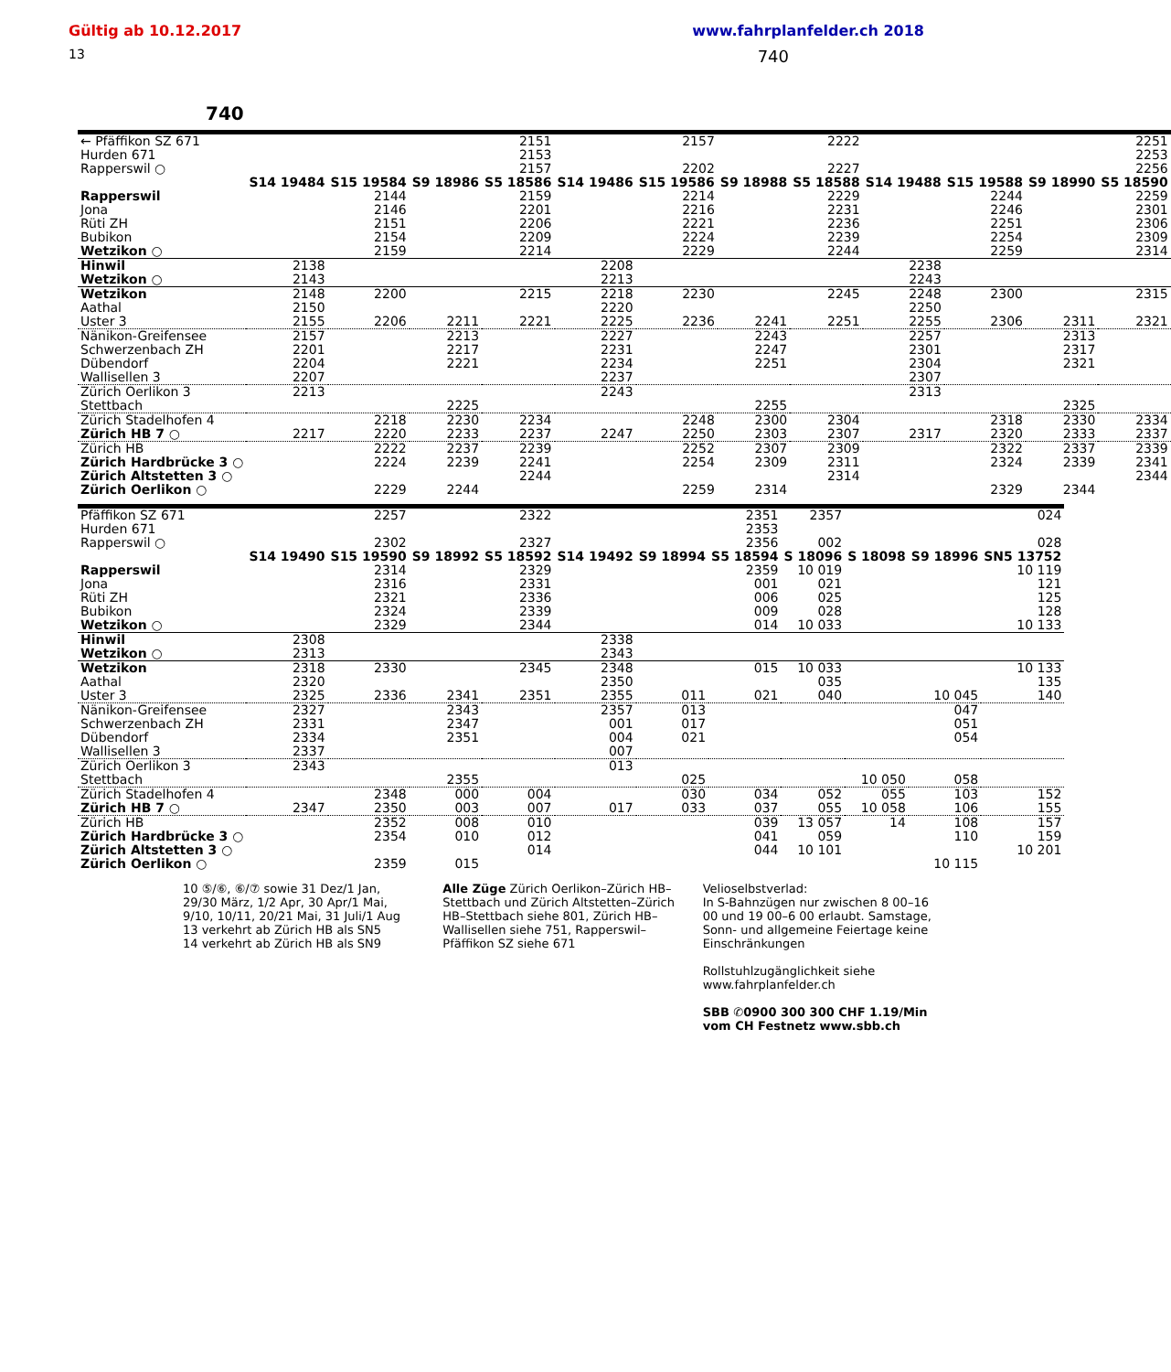Gültig ab 10.12.2017 www.fahrplanfelder.ch 2018
13 740
740
| ← Pfäffikon SZ 671 | | | | 2151 | | 2157 | | 2222 | | | | 2251 |
| Hurden 671 | | | | 2153 | | | | | | | | 2253 |
| Rapperswil ○ | | | | 2157 | | 2202 | | 2227 | | | | 2256 |
| | S14 19484 | S15 19584 | S9 18986 | S5 18586 | S14 19486 | S15 19586 | S9 18988 | S5 18588 | S14 19488 | S15 19588 | S9 18990 | S5 18590 |
| Rapperswil | | 2144 | | 2159 | | 2214 | | 2229 | | 2244 | | 2259 |
| Jona | | 2146 | | 2201 | | 2216 | | 2231 | | 2246 | | 2301 |
| Rüti ZH | | 2151 | | 2206 | | 2221 | | 2236 | | 2251 | | 2306 |
| Bubikon | | 2154 | | 2209 | | 2224 | | 2239 | | 2254 | | 2309 |
| Wetzikon ○ | | 2159 | | 2214 | | 2229 | | 2244 | | 2259 | | 2314 |
| Hinwil | 2138 | | | | 2208 | | | | 2238 | | | |
| Wetzikon ○ | 2143 | | | | 2213 | | | | 2243 | | | |
| Wetzikon | 2148 | 2200 | | 2215 | 2218 | 2230 | | 2245 | 2248 | 2300 | | 2315 |
| Aathal | 2150 | | | | 2220 | | | | 2250 | | | |
| Uster 3 | 2155 | 2206 | 2211 | 2221 | 2225 | 2236 | 2241 | 2251 | 2255 | 2306 | 2311 | 2321 |
| Nänikon-Greifensee | 2157 | | 2213 | | 2227 | | 2243 | | 2257 | | 2313 | |
| Schwerzenbach ZH | 2201 | | 2217 | | 2231 | | 2247 | | 2301 | | 2317 | |
| Dübendorf | 2204 | | 2221 | | 2234 | | 2251 | | 2304 | | 2321 | |
| Wallisellen 3 | 2207 | | | | 2237 | | | | 2307 | | | |
| Zürich Oerlikon 3 | 2213 | | | | 2243 | | | | 2313 | | | |
| Stettbach | | | 2225 | | | | 2255 | | | | 2325 | |
| Zürich Stadelhofen 4 | | 2218 | 2230 | 2234 | | 2248 | 2300 | 2304 | | 2318 | 2330 | 2334 |
| Zürich HB 7 ○ | 2217 | 2220 | 2233 | 2237 | 2247 | 2250 | 2303 | 2307 | 2317 | 2320 | 2333 | 2337 |
| Zürich HB | | 2222 | 2237 | 2239 | | 2252 | 2307 | 2309 | | 2322 | 2337 | 2339 |
| Zürich Hardbrücke 3 ○ | | 2224 | 2239 | 2241 | | 2254 | 2309 | 2311 | | 2324 | 2339 | 2341 |
| Zürich Altstetten 3 ○ | | | | 2244 | | | | 2314 | | | | 2344 |
| Zürich Oerlikon ○ | | 2229 | 2244 | | | 2259 | 2314 | | | 2329 | 2344 | |
| Pfäffikon SZ 671 | | 2257 | | 2322 | | | 2351 | 2357 | | | 024 |
| Hurden 671 | | | | | | | 2353 | | | | |
| Rapperswil ○ | | 2302 | | 2327 | | | 2356 | 002 | | | 028 |
| | S14 19490 | S15 19590 | S9 18992 | S5 18592 | S14 19492 | S9 18994 | S5 18594 | S 18096 | S 18098 | S9 18996 | SN5 13752 |
| Rapperswil | | 2314 | | 2329 | | | 2359 | 10 019 | | | 10 119 |
| Jona | | 2316 | | 2331 | | | 001 | 021 | | | 121 |
| Rüti ZH | | 2321 | | 2336 | | | 006 | 025 | | | 125 |
| Bubikon | | 2324 | | 2339 | | | 009 | 028 | | | 128 |
| Wetzikon ○ | | 2329 | | 2344 | | | 014 | 10 033 | | | 10 133 |
| Hinwil | 2308 | | | | 2338 | | | | | | |
| Wetzikon ○ | 2313 | | | | 2343 | | | | | | |
| Wetzikon | 2318 | 2330 | | 2345 | 2348 | | 015 | 10 033 | | | 10 133 |
| Aathal | 2320 | | | | 2350 | | | 035 | | | 135 |
| Uster 3 | 2325 | 2336 | 2341 | 2351 | 2355 | 011 | 021 | 040 | | 10 045 | 140 |
| Nänikon-Greifensee | 2327 | | 2343 | | 2357 | 013 | | | | 047 | |
| Schwerzenbach ZH | 2331 | | 2347 | | 001 | 017 | | | | 051 | |
| Dübendorf | 2334 | | 2351 | | 004 | 021 | | | | 054 | |
| Wallisellen 3 | 2337 | | | | 007 | | | | | | |
| Zürich Oerlikon 3 | 2343 | | | | 013 | | | | | | |
| Stettbach | | | 2355 | | | 025 | | | 10 050 | 058 | |
| Zürich Stadelhofen 4 | | 2348 | 000 | 004 | | 030 | 034 | 052 | 055 | 103 | 152 |
| Zürich HB 7 ○ | 2347 | 2350 | 003 | 007 | 017 | 033 | 037 | 055 | 10 058 | 106 | 155 |
| Zürich HB | | 2352 | 008 | 010 | | | 039 | 13 057 | 14 | 108 | 157 |
| Zürich Hardbrücke 3 ○ | | 2354 | 010 | 012 | | | 041 | 059 | | 110 | 159 |
| Zürich Altstetten 3 ○ | | | | 014 | | | 044 | 10 101 | | | 10 201 |
| Zürich Oerlikon ○ | | 2359 | 015 | | | | | | | 10 115 | |
10 ⑤/⑥, ⑥/⑦ sowie 31 Dez/1 Jan, 29/30 März, 1/2 Apr, 30 Apr/1 Mai, 9/10, 10/11, 20/21 Mai, 31 Juli/1 Aug
13 verkehrt ab Zürich HB als SN5
14 verkehrt ab Zürich HB als SN9
Alle Züge Zürich Oerlikon–Zürich HB–Stettbach und Zürich Altstetten–Zürich HB–Stettbach siehe 801, Zürich HB–Wallisellen siehe 751, Rapperswil–Pfäffikon SZ siehe 671
Velioselbstverlad:
In S-Bahnzügen nur zwischen 8 00–16 00 und 19 00–6 00 erlaubt. Samstage, Sonn- und allgemeine Feiertage keine Einschränkungen
Rollstuhlzugänglichkeit siehe www.fahrplanfelder.ch
SBB ✆0900 300 300 CHF 1.19/Min vom CH Festnetz www.sbb.ch